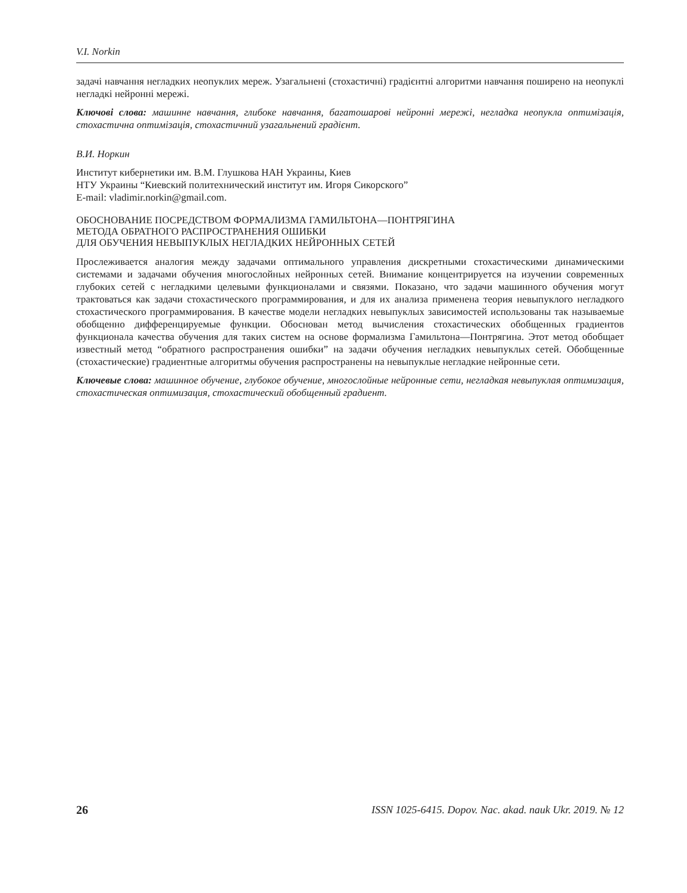V.I. Norkin
задачі навчання негладких неопуклих мереж. Узагальнені (стохастичні) градієнтні алгоритми навчання поширено на неопуклі негладкі нейронні мережі.
Ключові слова: машинне навчання, глибоке навчання, багатошарові нейронні мережі, негладка неопукла оптимізація, стохастична оптимізація, стохастичний узагальнений градієнт.
В.И. Норкин
Институт кибернетики им. В.М. Глушкова НАН Украины, Киев
НТУ Украины “Киевский политехнический институт им. Игоря Сикорского”
E-mail: vladimir.norkin@gmail.com.
ОБОСНОВАНИЕ ПОСРЕДСТВОМ ФОРМАЛИЗМА ГАМИЛЬТОНА—ПОНТРЯГИНА
МЕТОДА ОБРАТНОГО РАСПРОСТРАНЕНИЯ ОШИБКИ
ДЛЯ ОБУЧЕНИЯ НЕВЫПУКЛЫХ НЕГЛАДКИХ НЕЙРОННЫХ СЕТЕЙ
Прослеживается аналогия между задачами оптимального управления дискретными стохастическими динамическими системами и задачами обучения многослойных нейронных сетей. Внимание концентрируется на изучении современных глубоких сетей с негладкими целевыми функционалами и связями. Показано, что задачи машинного обучения могут трактоваться как задачи стохастического программирования, и для их анализа применена теория невыпуклого негладкого стохастического программирования. В качестве модели негладких невыпуклых зависимостей использованы так называемые обобщенно дифференцируемые функции. Обоснован метод вычисления стохастических обобщенных градиентов функционала качества обучения для таких систем на основе формализма Гамильтона—Понтрягина. Этот метод обобщает известный метод “обратного распространения ошибки” на задачи обучения негладких невыпуклых сетей. Обобщенные (стохастические) градиентные алгоритмы обучения распространены на невыпуклые негладкие нейронные сети.
Ключевые слова: машинное обучение, глубокое обучение, многослойные нейронные сети, негладкая невыпуклая оптимизация, стохастическая оптимизация, стохастический обобщенный градиент.
26 ISSN 1025-6415. Dopov. Nac. akad. nauk Ukr. 2019. № 12